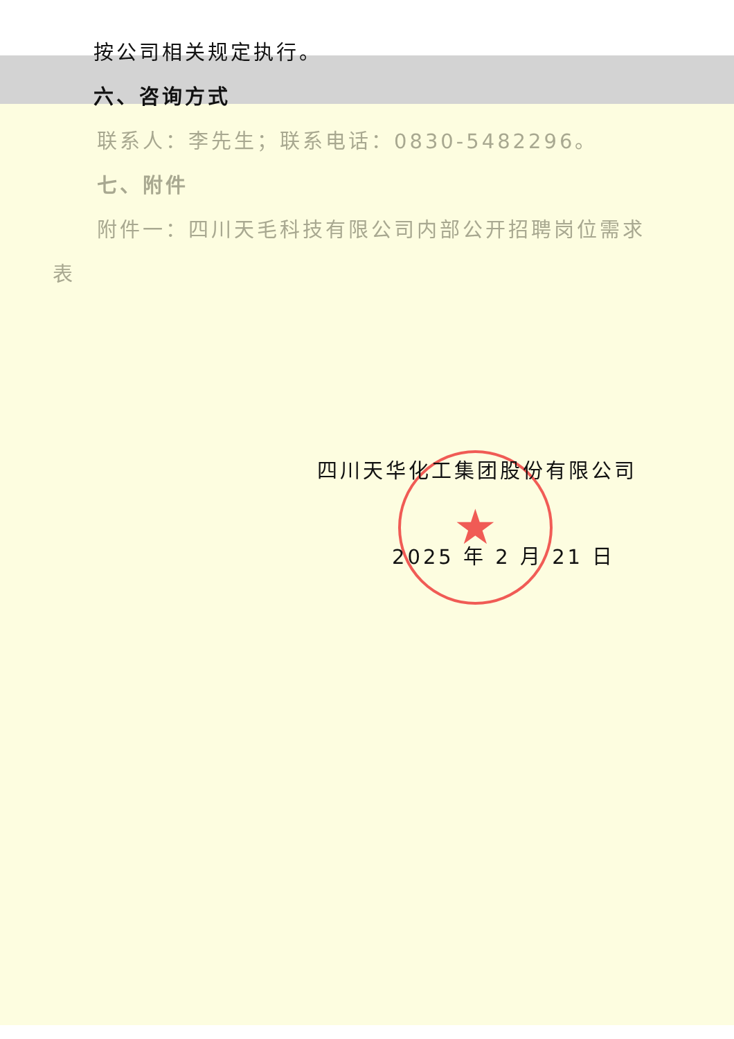★
按公司相关规定执行。
六、咨询方式
联系人：李先生；联系电话：0830-5482296。
七、附件
附件一：四川天毛科技有限公司内部公开招聘岗位需求
表
四川天华化工集团股份有限公司
2025 年 2 月 21 日